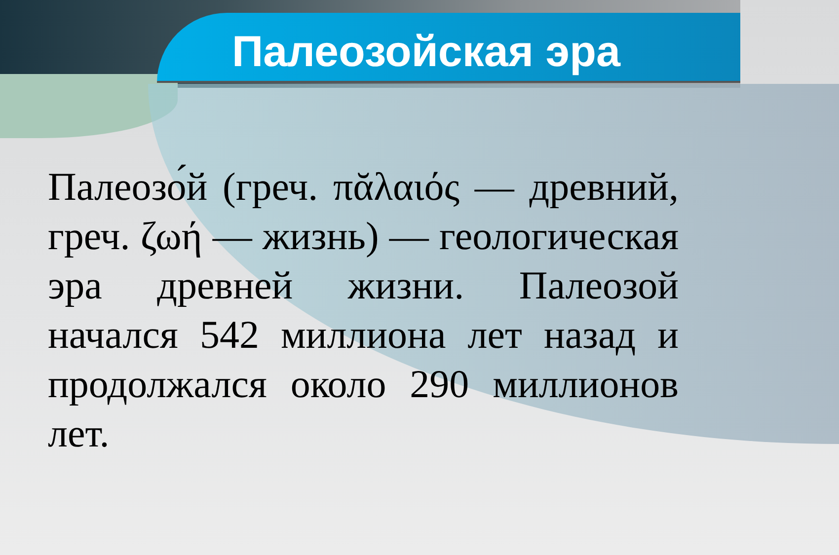Палеозойская эра
Палеозо́й (греч. πᾰλαιός — древний, греч. ζωή — жизнь) — геологическая эра древней жизни. Палеозой начался 542 миллиона лет назад и продолжался около 290 миллионов лет.